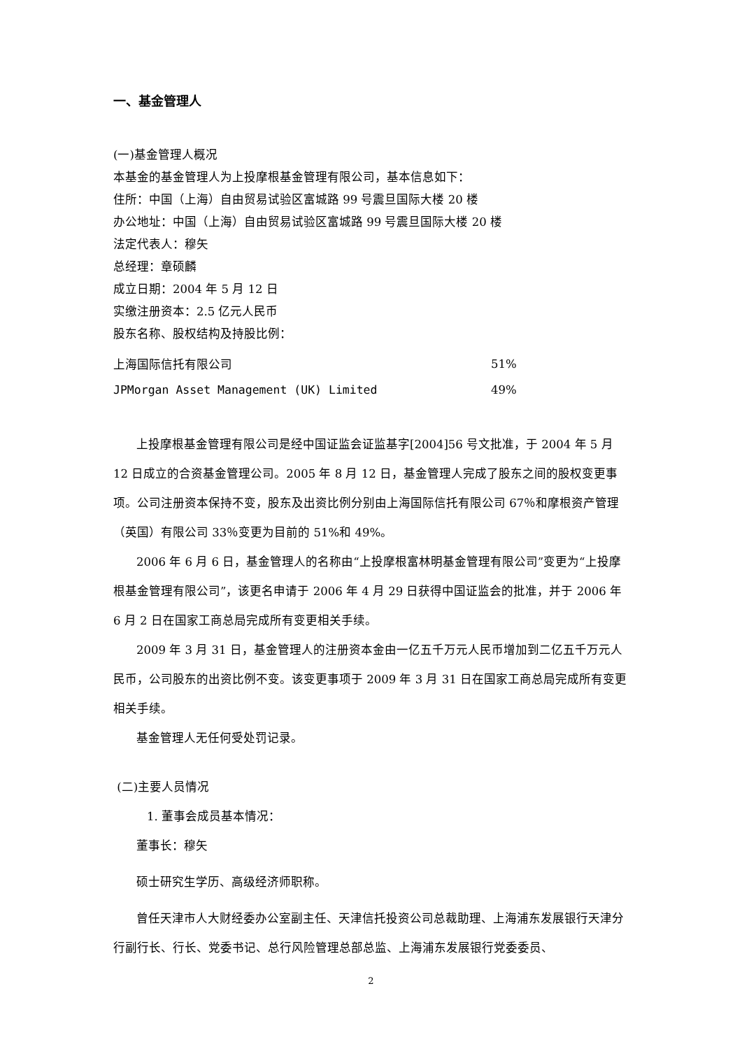一、基金管理人
(一)基金管理人概况
本基金的基金管理人为上投摩根基金管理有限公司，基本信息如下：
住所：中国（上海）自由贸易试验区富城路 99 号震旦国际大楼 20 楼
办公地址：中国（上海）自由贸易试验区富城路 99 号震旦国际大楼 20 楼
法定代表人：穆矢
总经理：章硕麟
成立日期：2004 年 5 月 12 日
实缴注册资本：2.5 亿元人民币
股东名称、股权结构及持股比例：
| 上海国际信托有限公司 | 51% |
| JPMorgan Asset Management (UK) Limited | 49% |
上投摩根基金管理有限公司是经中国证监会证监基字[2004]56 号文批准，于 2004 年 5 月 12 日成立的合资基金管理公司。2005 年 8 月 12 日，基金管理人完成了股东之间的股权变更事项。公司注册资本保持不变，股东及出资比例分别由上海国际信托有限公司 67％和摩根资产管理（英国）有限公司 33％变更为目前的 51%和 49%。
2006 年 6 月 6 日，基金管理人的名称由“上投摩根富林明基金管理有限公司”变更为“上投摩根基金管理有限公司”，该更名申请于 2006 年 4 月 29 日获得中国证监会的批准，并于 2006 年 6 月 2 日在国家工商总局完成所有变更相关手续。
2009 年 3 月 31 日，基金管理人的注册资本金由一亿五千万元人民币增加到二亿五千万元人民币，公司股东的出资比例不变。该变更事项于 2009 年 3 月 31 日在国家工商总局完成所有变更相关手续。
基金管理人无任何受处罚记录。
(二)主要人员情况
1. 董事会成员基本情况：
董事长：穆矢
硕士研究生学历、高级经济师职称。
曾任天津市人大财经委办公室副主任、天津信托投资公司总裁助理、上海浦东发展银行天津分行副行长、行长、党委书记、总行风险管理总部总监、上海浦东发展银行党委委员、
2